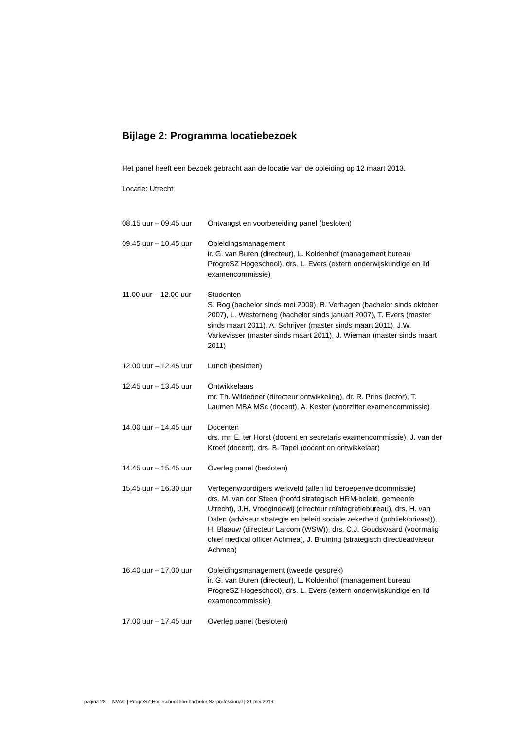Bijlage 2: Programma locatiebezoek
Het panel heeft een bezoek gebracht aan de locatie van de opleiding op 12 maart 2013.
Locatie: Utrecht
| 08.15 uur – 09.45 uur | Ontvangst en voorbereiding panel (besloten) |
| 09.45 uur – 10.45 uur | Opleidingsmanagement ir. G. van Buren (directeur), L. Koldenhof (management bureau ProgreSZ Hogeschool), drs. L. Evers (extern onderwijskundige en lid examencommissie) |
| 11.00 uur – 12.00 uur | Studenten S. Rog (bachelor sinds mei 2009), B. Verhagen (bachelor sinds oktober 2007), L. Westerneng (bachelor sinds januari 2007), T. Evers (master sinds maart 2011), A. Schrijver (master sinds maart 2011), J.W. Varkevisser (master sinds maart 2011), J. Wieman (master sinds maart 2011) |
| 12.00 uur – 12.45 uur | Lunch (besloten) |
| 12.45 uur – 13.45 uur | Ontwikkelaars mr. Th. Wildeboer (directeur ontwikkeling), dr. R. Prins (lector), T. Laumen MBA MSc (docent), A. Kester (voorzitter examencommissie) |
| 14.00 uur – 14.45 uur | Docenten drs. mr. E. ter Horst (docent en secretaris examencommissie), J. van der Kroef (docent), drs. B. Tapel (docent en ontwikkelaar) |
| 14.45 uur – 15.45 uur | Overleg panel (besloten) |
| 15.45 uur – 16.30 uur | Vertegenwoordigers werkveld (allen lid beroepenveldcommissie) drs. M. van der Steen (hoofd strategisch HRM-beleid, gemeente Utrecht), J.H. Vroegindewij (directeur reïntegratiebureau), drs. H. van Dalen (adviseur strategie en beleid sociale zekerheid (publiek/privaat)), H. Blaauw (directeur Larcom (WSW)), drs. C.J. Goudswaard (voormalig chief medical officer Achmea), J. Bruining (strategisch directieadviseur Achmea) |
| 16.40 uur – 17.00 uur | Opleidingsmanagement (tweede gesprek) ir. G. van Buren (directeur), L. Koldenhof (management bureau ProgreSZ Hogeschool), drs. L. Evers (extern onderwijskundige en lid examencommissie) |
| 17.00 uur – 17.45 uur | Overleg panel (besloten) |
pagina 28 NVAO | ProgreSZ Hogeschool hbo-bachelor SZ-professional | 21 mei 2013